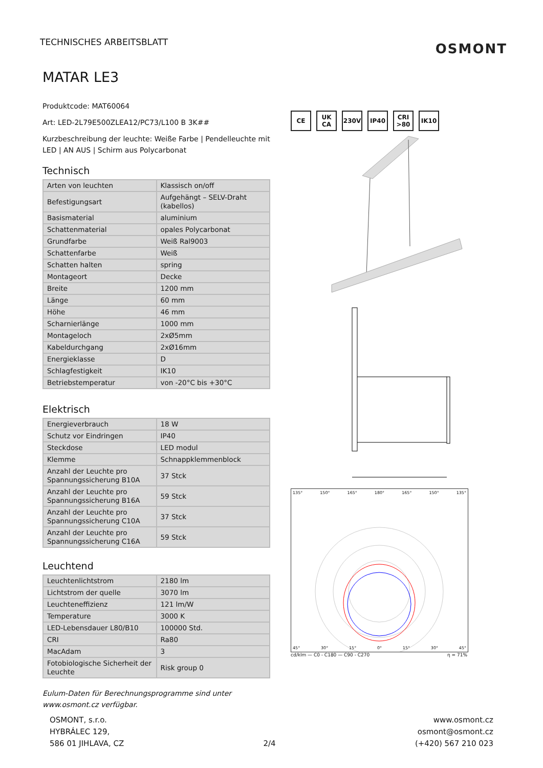TECHNISCHES ARBEITSBLATT
OSMONT
MATAR LE3
Produktcode: MAT60064
Art: LED-2L79E500ZLEA12/PC73/L100 B 3K##
Kurzbeschreibung der leuchte: Weiße Farbe | Pendelleuchte mit LED | AN AUS | Schirm aus Polycarbonat
Technisch
| Arten von leuchten | Klassisch on/off |
| Befestigungsart | Aufgehängt – SELV-Draht (kabellos) |
| Basismaterial | aluminium |
| Schattenmaterial | opales Polycarbonat |
| Grundfarbe | Weiß Ral9003 |
| Schattenfarbe | Weiß |
| Schatten halten | spring |
| Montageort | Decke |
| Breite | 1200 mm |
| Länge | 60 mm |
| Höhe | 46 mm |
| Scharnierlänge | 1000 mm |
| Montageloch | 2xØ5mm |
| Kabeldurchgang | 2xØ16mm |
| Energieklasse | D |
| Schlagfestigkeit | IK10 |
| Betriebstemperatur | von -20°C bis +30°C |
Elektrisch
| Energieverbrauch | 18 W |
| Schutz vor Eindringen | IP40 |
| Steckdose | LED modul |
| Klemme | Schnappklemmenblock |
| Anzahl der Leuchte pro Spannungssicherung B10A | 37 Stck |
| Anzahl der Leuchte pro Spannungssicherung B16A | 59 Stck |
| Anzahl der Leuchte pro Spannungssicherung C10A | 37 Stck |
| Anzahl der Leuchte pro Spannungssicherung C16A | 59 Stck |
Leuchtend
| Leuchtenlichtstrom | 2180 lm |
| Lichtstrom der quelle | 3070 lm |
| Leuchteneffizienz | 121 lm/W |
| Temperature | 3000 K |
| LED-Lebensdauer L80/B10 | 100000 Std. |
| CRI | Ra80 |
| MacAdam | 3 |
| Fotobiologische Sicherheit der Leuchte | Risk group 0 |
Eulum-Daten für Berechnungsprogramme sind unter www.osmont.cz verfügbar.
CE UK CA 230V IP40 CRI >80
IK10
135° 150° 165° 180° 165° 150° 135°
45° 30° 15° 0° 15° 30° 45°
cd/klm — C0 - C180 — C90 - C270 η = 71%
OSMONT, s.r.o.
HYBRÁLEC 129,
586 01 JIHLAVA, CZ
2/4 www.osmont.cz
osmont@osmont.cz
(+420) 567 210 023